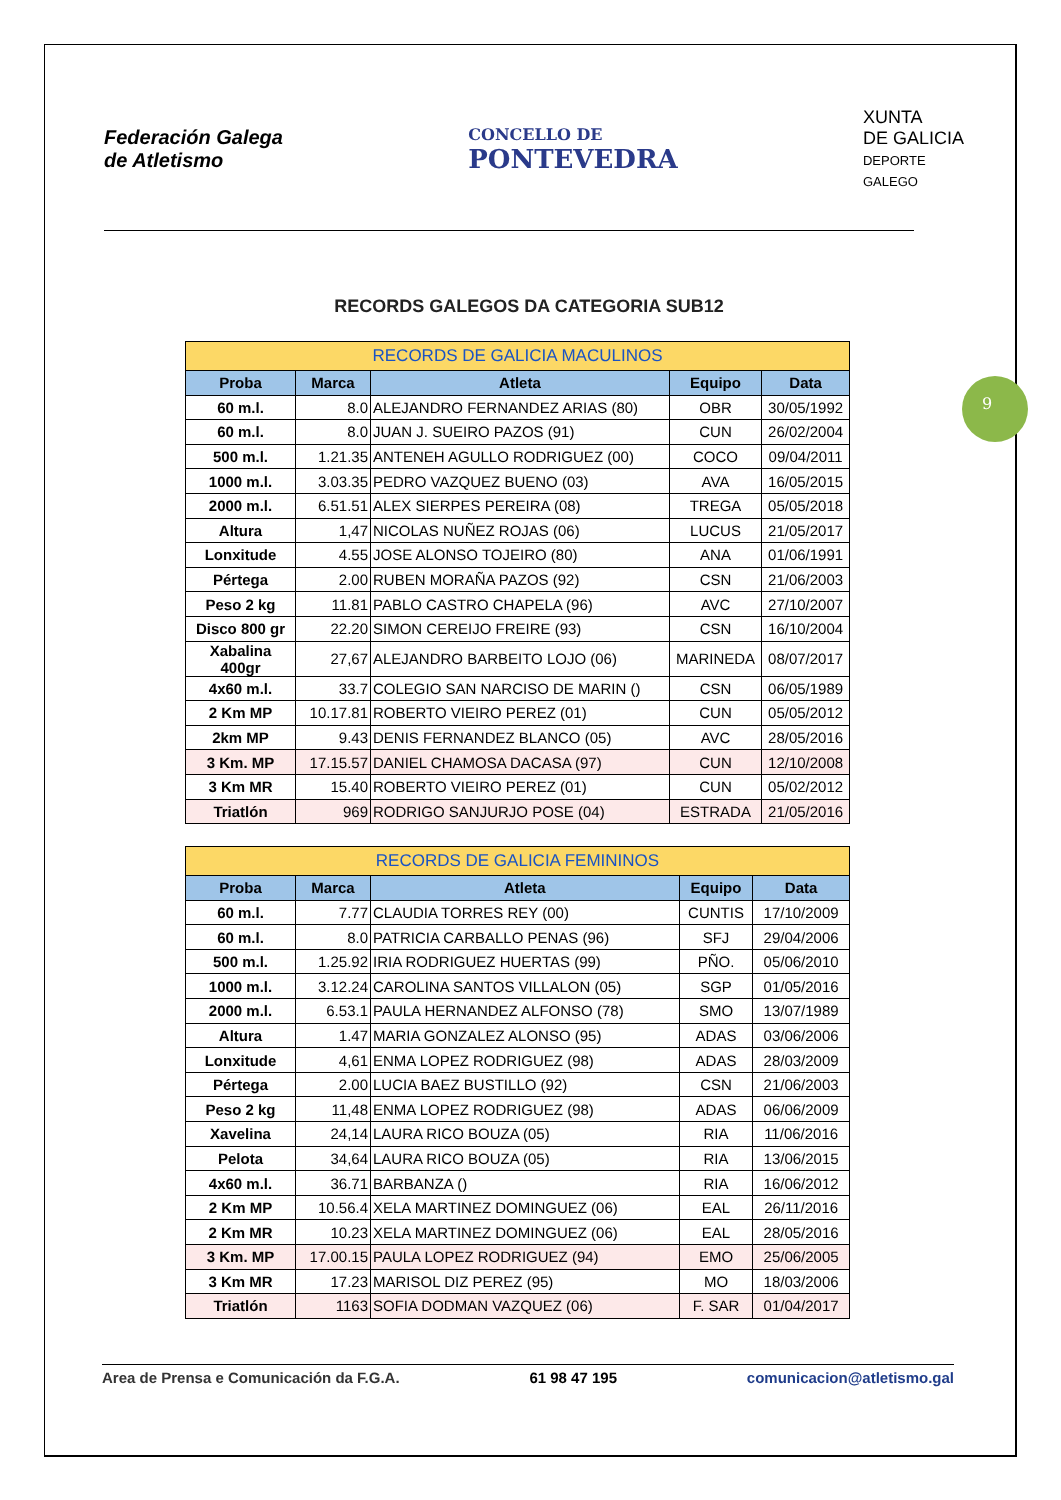9
Federación Galega
de Atletismo
CONCELLO DE
PONTEVEDRA
XUNTA
DE GALICIA
DEPORTE
GALEGO
RECORDS GALEGOS DA CATEGORIA SUB12
| RECORDS DE GALICIA MACULINOS | | | | |
| --- | --- | --- | --- | --- |
| Proba | Marca | Atleta | Equipo | Data |
| 60 m.l. | 8.0 | ALEJANDRO FERNANDEZ ARIAS (80) | OBR | 30/05/1992 |
| 60 m.l. | 8.0 | JUAN J. SUEIRO PAZOS (91) | CUN | 26/02/2004 |
| 500 m.l. | 1.21.35 | ANTENEH AGULLO RODRIGUEZ (00) | COCO | 09/04/2011 |
| 1000 m.l. | 3.03.35 | PEDRO VAZQUEZ BUENO (03) | AVA | 16/05/2015 |
| 2000 m.l. | 6.51.51 | ALEX SIERPES PEREIRA (08) | TREGA | 05/05/2018 |
| Altura | 1,47 | NICOLAS NUÑEZ ROJAS (06) | LUCUS | 21/05/2017 |
| Lonxitude | 4.55 | JOSE ALONSO TOJEIRO (80) | ANA | 01/06/1991 |
| Pértega | 2.00 | RUBEN MORAÑA PAZOS (92) | CSN | 21/06/2003 |
| Peso 2 kg | 11.81 | PABLO CASTRO CHAPELA (96) | AVC | 27/10/2007 |
| Disco 800 gr | 22.20 | SIMON CEREIJO FREIRE (93) | CSN | 16/10/2004 |
| Xabalina 400gr | 27,67 | ALEJANDRO BARBEITO LOJO (06) | MARINEDA | 08/07/2017 |
| 4x60 m.l. | 33.7 | COLEGIO SAN NARCISO DE MARIN () | CSN | 06/05/1989 |
| 2 Km MP | 10.17.81 | ROBERTO VIEIRO PEREZ (01) | CUN | 05/05/2012 |
| 2km MP | 9.43 | DENIS FERNANDEZ BLANCO (05) | AVC | 28/05/2016 |
| 3 Km. MP | 17.15.57 | DANIEL CHAMOSA DACASA (97) | CUN | 12/10/2008 |
| 3 Km MR | 15.40 | ROBERTO VIEIRO PEREZ (01) | CUN | 05/02/2012 |
| Triatlón | 969 | RODRIGO SANJURJO POSE (04) | ESTRADA | 21/05/2016 |
| RECORDS DE GALICIA FEMININOS | | | | |
| --- | --- | --- | --- | --- |
| Proba | Marca | Atleta | Equipo | Data |
| 60 m.l. | 7.77 | CLAUDIA TORRES REY (00) | CUNTIS | 17/10/2009 |
| 60 m.l. | 8.0 | PATRICIA CARBALLO PENAS (96) | SFJ | 29/04/2006 |
| 500 m.l. | 1.25.92 | IRIA RODRIGUEZ HUERTAS (99) | PÑO. | 05/06/2010 |
| 1000 m.l. | 3.12.24 | CAROLINA SANTOS VILLALON (05) | SGP | 01/05/2016 |
| 2000 m.l. | 6.53.1 | PAULA HERNANDEZ ALFONSO (78) | SMO | 13/07/1989 |
| Altura | 1.47 | MARIA GONZALEZ ALONSO (95) | ADAS | 03/06/2006 |
| Lonxitude | 4,61 | ENMA LOPEZ RODRIGUEZ (98) | ADAS | 28/03/2009 |
| Pértega | 2.00 | LUCIA BAEZ BUSTILLO (92) | CSN | 21/06/2003 |
| Peso 2 kg | 11,48 | ENMA LOPEZ RODRIGUEZ (98) | ADAS | 06/06/2009 |
| Xavelina | 24,14 | LAURA RICO BOUZA (05) | RIA | 11/06/2016 |
| Pelota | 34,64 | LAURA RICO BOUZA (05) | RIA | 13/06/2015 |
| 4x60 m.l. | 36.71 | BARBANZA () | RIA | 16/06/2012 |
| 2 Km MP | 10.56.4 | XELA MARTINEZ DOMINGUEZ (06) | EAL | 26/11/2016 |
| 2 Km MR | 10.23 | XELA MARTINEZ DOMINGUEZ (06) | EAL | 28/05/2016 |
| 3 Km. MP | 17.00.15 | PAULA LOPEZ RODRIGUEZ (94) | EMO | 25/06/2005 |
| 3 Km MR | 17.23 | MARISOL DIZ PEREZ (95) | MO | 18/03/2006 |
| Triatlón | 1163 | SOFIA DODMAN VAZQUEZ (06) | F. SAR | 01/04/2017 |
Area de Prensa e Comunicación da F.G.A. 61 98 47 195 comunicacion@atletismo.gal